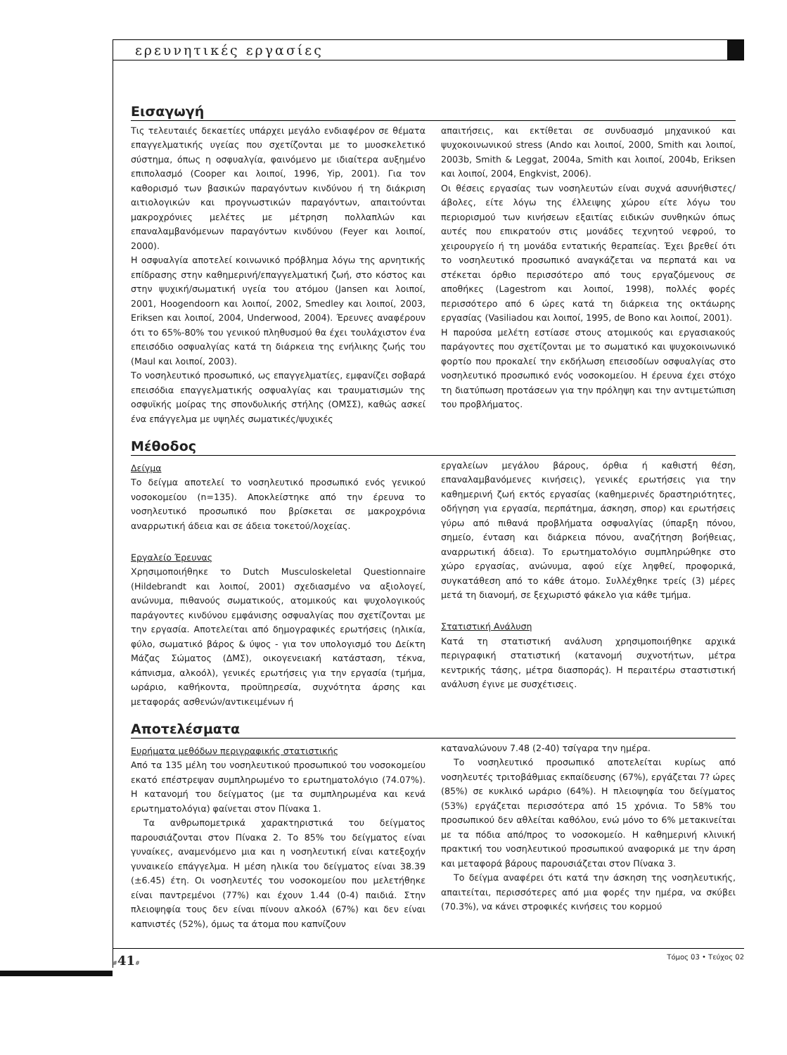ερευνητικές εργασίες
Εισαγωγή
Τις τελευταιές δεκαετίες υπάρχει μεγάλο ενδιαφέρον σε θέματα επαγγελματικής υγείας που σχετίζονται με το μυοσκελετικό σύστημα, όπως η οσφυαλγία, φαινόμενο με ιδιαίτερα αυξημένο επιπολασμό (Cooper και λοιποί, 1996, Yip, 2001). Για τον καθορισμό των βασικών παραγόντων κινδύνου ή τη διάκριση αιτιολογικών και προγνωστικών παραγόντων, απαιτούνται μακροχρόνιες μελέτες με μέτρηση πολλαπλών και επαναλαμβανόμενων παραγόντων κινδύνου (Feyer και λοιποί, 2000).
Η οσφυαλγία αποτελεί κοινωνικό πρόβλημα λόγω της αρνητικής επίδρασης στην καθημερινή/επαγγελματική ζωή, στο κόστος και στην ψυχική/σωματική υγεία του ατόμου (Jansen και λοιποί, 2001, Hoogendoorn και λοιποί, 2002, Smedley και λοιποί, 2003, Eriksen και λοιποί, 2004, Underwood, 2004). Έρευνες αναφέρουν ότι το 65%-80% του γενικού πληθυσμού θα έχει τουλάχιστον ένα επεισόδιο οσφυαλγίας κατά τη διάρκεια της ενήλικης ζωής του (Maul και λοιποί, 2003).
Το νοσηλευτικό προσωπικό, ως επαγγελματίες, εμφανίζει σοβαρά επεισόδια επαγγελματικής οσφυαλγίας και τραυματισμών της οσφυϊκής μοίρας της σπονδυλικής στήλης (ΟΜΣΣ), καθώς ασκεί ένα επάγγελμα με υψηλές σωματικές/ψυχικές
απαιτήσεις, και εκτίθεται σε συνδυασμό μηχανικού και ψυχοκοινωνικού stress (Ando και λοιποί, 2000, Smith και λοιποί, 2003b, Smith & Leggat, 2004a, Smith και λοιποί, 2004b, Eriksen και λοιποί, 2004, Engkvist, 2006).
Οι θέσεις εργασίας των νοσηλευτών είναι συχνά ασυνήθιστες/άβολες, είτε λόγω της έλλειψης χώρου είτε λόγω του περιορισμού των κινήσεων εξαιτίας ειδικών συνθηκών όπως αυτές που επικρατούν στις μονάδες τεχνητού νεφρού, το χειρουργείο ή τη μονάδα εντατικής θεραπείας. Έχει βρεθεί ότι το νοσηλευτικό προσωπικό αναγκάζεται να περπατά και να στέκεται όρθιο περισσότερο από τους εργαζόμενους σε αποθήκες (Lagestrom και λοιποί, 1998), πολλές φορές περισσότερο από 6 ώρες κατά τη διάρκεια της οκτάωρης εργασίας (Vasiliadou και λοιποί, 1995, de Bono και λοιποί, 2001).
Η παρούσα μελέτη εστίασε στους ατομικούς και εργασιακούς παράγοντες που σχετίζονται με το σωματικό και ψυχοκοινωνικό φορτίο που προκαλεί την εκδήλωση επεισοδίων οσφυαλγίας στο νοσηλευτικό προσωπικό ενός νοσοκομείου. Η έρευνα έχει στόχο τη διατύπωση προτάσεων για την πρόληψη και την αντιμετώπιση του προβλήματος.
Μέθοδος
Δείγμα
Το δείγμα αποτελεί το νοσηλευτικό προσωπικό ενός γενικού νοσοκομείου (n=135). Αποκλείστηκε από την έρευνα το νοσηλευτικό προσωπικό που βρίσκεται σε μακροχρόνια αναρρωτική άδεια και σε άδεια τοκετού/λοχείας.
Εργαλείο Έρευνας
Χρησιμοποιήθηκε το Dutch Musculoskeletal Questionnaire (Hildebrandt και λοιποί, 2001) σχεδιασμένο να αξιολογεί, ανώνυμα, πιθανούς σωματικούς, ατομικούς και ψυχολογικούς παράγοντες κινδύνου εμφάνισης οσφυαλγίας που σχετίζονται με την εργασία. Αποτελείται από δημογραφικές ερωτήσεις (ηλικία, φύλο, σωματικό βάρος & ύψος - για τον υπολογισμό του Δείκτη Μάζας Σώματος (ΔΜΣ), οικογενειακή κατάσταση, τέκνα, κάπνισμα, αλκοόλ), γενικές ερωτήσεις για την εργασία (τμήμα, ωράριο, καθήκοντα, προϋπηρεσία, συχνότητα άρσης και μεταφοράς ασθενών/αντικειμένων ή
εργαλείων μεγάλου βάρους, όρθια ή καθιστή θέση, επαναλαμβανόμενες κινήσεις), γενικές ερωτήσεις για την καθημερινή ζωή εκτός εργασίας (καθημερινές δραστηριότητες, οδήγηση για εργασία, περπάτημα, άσκηση, σπορ) και ερωτήσεις γύρω από πιθανά προβλήματα οσφυαλγίας (ύπαρξη πόνου, σημείο, ένταση και διάρκεια πόνου, αναζήτηση βοήθειας, αναρρωτική άδεια). Το ερωτηματολόγιο συμπληρώθηκε στο χώρο εργασίας, ανώνυμα, αφού είχε ληφθεί, προφορικά, συγκατάθεση από το κάθε άτομο. Συλλέχθηκε τρείς (3) μέρες μετά τη διανομή, σε ξεχωριστό φάκελο για κάθε τμήμα.
Στατιστική Ανάλυση
Κατά τη στατιστική ανάλυση χρησιμοποιήθηκε αρχικά περιγραφική στατιστική (κατανομή συχνοτήτων, μέτρα κεντρικής τάσης, μέτρα διασποράς). Η περαιτέρω σταστιστική ανάλυση έγινε με συσχέτισεις.
Αποτελέσματα
Ευρήματα μεθόδων περιγραφικής στατιστικής
Από τα 135 μέλη του νοσηλευτικού προσωπικού του νοσοκομείου εκατό επέστρεψαν συμπληρωμένο το ερωτηματολόγιο (74.07%). Η κατανομή του δείγματος (με τα συμπληρωμένα και κενά ερωτηματολόγια) φαίνεται στον Πίνακα 1.
Τα ανθρωπομετρικά χαρακτηριστικά του δείγματος παρουσιάζονται στον Πίνακα 2. Το 85% του δείγματος είναι γυναίκες, αναμενόμενο μια και η νοσηλευτική είναι κατεξοχήν γυναικείο επάγγελμα. Η μέση ηλικία του δείγματος είναι 38.39 (±6.45) έτη. Οι νοσηλευτές του νοσοκομείου που μελετήθηκε είναι παντρεμένοι (77%) και έχουν 1.44 (0-4) παιδιά. Στην πλειοψηφία τους δεν είναι πίνουν αλκοόλ (67%) και δεν είναι καπνιστές (52%), όμως τα άτομα που καπνίζουν
καταναλώνουν 7.48 (2-40) τσίγαρα την ημέρα.
Το νοσηλευτικό προσωπικό αποτελείται κυρίως από νοσηλευτές τριτοβάθμιας εκπαίδευσης (67%), εργάζεται 7? ώρες (85%) σε κυκλικό ωράριο (64%). Η πλειοψηφία του δείγματος (53%) εργάζεται περισσότερα από 15 χρόνια. Το 58% του προσωπικού δεν αθλείται καθόλου, ενώ μόνο το 6% μετακινείται με τα πόδια από/προς το νοσοκομείο. Η καθημερινή κλινική πρακτική του νοσηλευτικού προσωπικού αναφορικά με την άρση και μεταφορά βάρους παρουσιάζεται στον Πίνακα 3.
Το δείγμα αναφέρει ότι κατά την άσκηση της νοσηλευτικής, απαιτείται, περισσότερες από μια φορές την ημέρα, να σκύβει (70.3%), να κάνει στροφικές κινήσεις του κορμού
#41# Τόμος 03 • Τεύχος 02